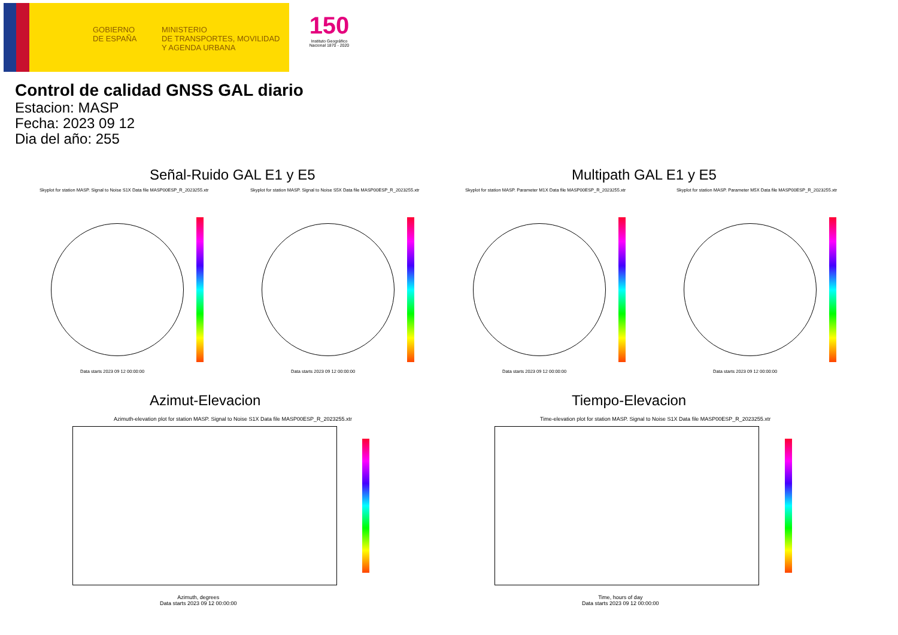GOBIERNO
DE ESPAÑA
MINISTERIO
DE TRANSPORTES, MOVILIDAD
Y AGENDA URBANA
150
Instituto Geográfico Nacional 1870 - 2020
Control de calidad GNSS GAL diario
Estacion: MASP
Fecha: 2023 09 12
Dia del año: 255
Señal-Ruido GAL E1 y E5 Multipath GAL E1 y E5
Skyplot for station MASP. Signal to Noise S1X Data file MASP00ESP_R_2023255.xtr
Skyplot for station MASP. Signal to Noise S5X Data file MASP00ESP_R_2023255.xtr
Skyplot for station MASP. Parameter M1X Data file MASP00ESP_R_2023255.xtr
Skyplot for station MASP. Parameter M5X Data file MASP00ESP_R_2023255.xtr
Data starts 2023 09 12 00:00:00
Data starts 2023 09 12 00:00:00
Data starts 2023 09 12 00:00:00
Data starts 2023 09 12 00:00:00
Azimut-Elevacion Tiempo-Elevacion
Azimuth-elevation plot for station MASP. Signal to Noise S1X Data file MASP00ESP_R_2023255.xtr
Time-elevation plot for station MASP. Signal to Noise S1X Data file MASP00ESP_R_2023255.xtr
Azimuth, degrees
Data starts 2023 09 12 00:00:00
Time, hours of day
Data starts 2023 09 12 00:00:00